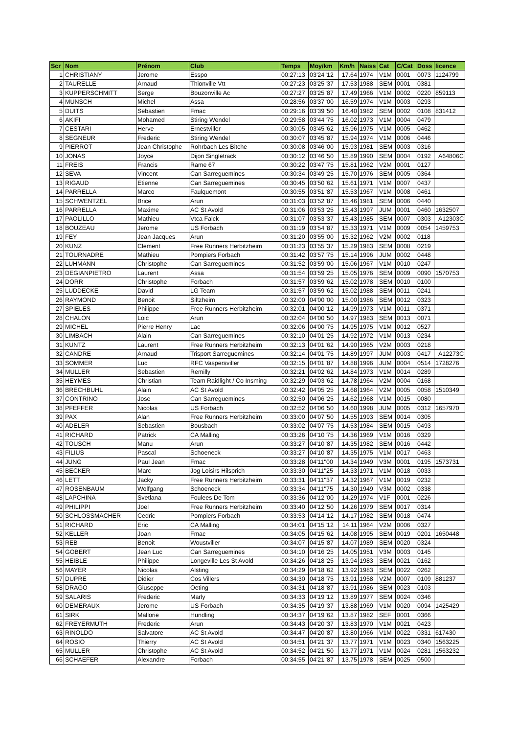| Scr | Nom | Prénom | Club | Temps | Moy/km | Km/h | Naiss | Cat | C/Cat | Doss | licence |
| --- | --- | --- | --- | --- | --- | --- | --- | --- | --- | --- | --- |
| 1 | CHRISTIANY | Jerome | Esspo | 00:27:13 | 03'24''12 | 17.64 | 1974 | V1M | 0001 | 0073 | 1124799 |
| 2 | TAURELLE | Arnaud | Thionville Vtt | 00:27:23 | 03'25''37 | 17.53 | 1988 | SEM | 0001 | 0381 | |
| 3 | KUPPERSCHMITT | Serge | Bouzonville Ac | 00:27:27 | 03'25''87 | 17.49 | 1966 | V1M | 0002 | 0220 | 859113 |
| 4 | MUNSCH | Michel | Assa | 00:28:56 | 03'37''00 | 16.59 | 1974 | V1M | 0003 | 0293 | |
| 5 | DUITS | Sebastien | Fmac | 00:29:16 | 03'39''50 | 16.40 | 1982 | SEM | 0002 | 0108 | 831412 |
| 6 | AKIFI | Mohamed | Stiring Wendel | 00:29:58 | 03'44''75 | 16.02 | 1973 | V1M | 0004 | 0479 | |
| 7 | CESTARI | Herve | Ernestviller | 00:30:05 | 03'45''62 | 15.96 | 1975 | V1M | 0005 | 0462 | |
| 8 | SEGNEUR | Frederic | Stiring Wendel | 00:30:07 | 03'45''87 | 15.94 | 1974 | V1M | 0006 | 0446 | |
| 9 | PIERROT | Jean Christophe | Rohrbach Les Bitche | 00:30:08 | 03'46''00 | 15.93 | 1981 | SEM | 0003 | 0316 | |
| 10 | JONAS | Joyce | Dijon Singletrack | 00:30:12 | 03'46''50 | 15.89 | 1990 | SEM | 0004 | 0192 | A64806C |
| 11 | FREIS | Francis | Rame 67 | 00:30:22 | 03'47''75 | 15.81 | 1962 | V2M | 0001 | 0127 | |
| 12 | SEVA | Vincent | Can Sarreguemines | 00:30:34 | 03'49''25 | 15.70 | 1976 | SEM | 0005 | 0364 | |
| 13 | RIGAUD | Etienne | Can Sarreguemines | 00:30:45 | 03'50''62 | 15.61 | 1971 | V1M | 0007 | 0437 | |
| 14 | PARRELLA | Marco | Faulquemont | 00:30:55 | 03'51''87 | 15.53 | 1967 | V1M | 0008 | 0461 | |
| 15 | SCHWENTZEL | Brice | Arun | 00:31:03 | 03'52''87 | 15.46 | 1981 | SEM | 0006 | 0440 | |
| 16 | PARRELLA | Maxime | AC St Avold | 00:31:06 | 03'53''25 | 15.43 | 1997 | JUM | 0001 | 0460 | 1632507 |
| 17 | PAOLILLO | Mathieu | Vtca Falck | 00:31:07 | 03'53''37 | 15.43 | 1985 | SEM | 0007 | 0303 | A12303C |
| 18 | BOUZEAU | Jerome | US Forbach | 00:31:19 | 03'54''87 | 15.33 | 1971 | V1M | 0009 | 0054 | 1459753 |
| 19 | FEY | Jean Jacques | Arun | 00:31:20 | 03'55''00 | 15.32 | 1962 | V2M | 0002 | 0118 | |
| 20 | KUNZ | Clement | Free Runners Herbitzheim | 00:31:23 | 03'55''37 | 15.29 | 1983 | SEM | 0008 | 0219 | |
| 21 | TOURNADRE | Mathieu | Pompiers Forbach | 00:31:42 | 03'57''75 | 15.14 | 1996 | JUM | 0002 | 0448 | |
| 22 | LUHMANN | Christophe | Can Sarreguemines | 00:31:52 | 03'59''00 | 15.06 | 1967 | V1M | 0010 | 0247 | |
| 23 | DEGIANPIETRO | Laurent | Assa | 00:31:54 | 03'59''25 | 15.05 | 1976 | SEM | 0009 | 0090 | 1570753 |
| 24 | DORR | Christophe | Forbach | 00:31:57 | 03'59''62 | 15.02 | 1978 | SEM | 0010 | 0100 | |
| 25 | LUDDECKE | David | LG Team | 00:31:57 | 03'59''62 | 15.02 | 1988 | SEM | 0011 | 0241 | |
| 26 | RAYMOND | Benoit | Siltzheim | 00:32:00 | 04'00''00 | 15.00 | 1986 | SEM | 0012 | 0323 | |
| 27 | SPIELES | Philippe | Free Runners Herbitzheim | 00:32:01 | 04'00''12 | 14.99 | 1973 | V1M | 0011 | 0371 | |
| 28 | CHALON | Loic | Arun | 00:32:04 | 04'00''50 | 14.97 | 1983 | SEM | 0013 | 0071 | |
| 29 | MICHEL | Pierre Henry | Lac | 00:32:06 | 04'00''75 | 14.95 | 1975 | V1M | 0012 | 0527 | |
| 30 | LIMBACH | Alain | Can Sarreguemines | 00:32:10 | 04'01''25 | 14.92 | 1972 | V1M | 0013 | 0234 | |
| 31 | KUNTZ | Laurent | Free Runners Herbitzheim | 00:32:13 | 04'01''62 | 14.90 | 1965 | V2M | 0003 | 0218 | |
| 32 | CANDRE | Arnaud | Trisport Sarreguemines | 00:32:14 | 04'01''75 | 14.89 | 1997 | JUM | 0003 | 0417 | A12273C |
| 33 | SOMMER | Luc | RFC Vaspersviller | 00:32:15 | 04'01''87 | 14.88 | 1996 | JUM | 0004 | 0514 | 1728276 |
| 34 | MULLER | Sebastien | Remilly | 00:32:21 | 04'02''62 | 14.84 | 1973 | V1M | 0014 | 0289 | |
| 35 | HEYMES | Christian | Team Raidlight / Co Insming | 00:32:29 | 04'03''62 | 14.78 | 1964 | V2M | 0004 | 0168 | |
| 36 | BRECHBUHL | Alain | AC St Avold | 00:32:42 | 04'05''25 | 14.68 | 1964 | V2M | 0005 | 0058 | 1510349 |
| 37 | CONTRINO | Jose | Can Sarreguemines | 00:32:50 | 04'06''25 | 14.62 | 1968 | V1M | 0015 | 0080 | |
| 38 | PFEFFER | Nicolas | US Forbach | 00:32:52 | 04'06''50 | 14.60 | 1998 | JUM | 0005 | 0312 | 1657970 |
| 39 | PAX | Alan | Free Runners Herbitzheim | 00:33:00 | 04'07''50 | 14.55 | 1993 | SEM | 0014 | 0305 | |
| 40 | ADELER | Sebastien | Bousbach | 00:33:02 | 04'07''75 | 14.53 | 1984 | SEM | 0015 | 0493 | |
| 41 | RICHARD | Patrick | CA Malling | 00:33:26 | 04'10''75 | 14.36 | 1969 | V1M | 0016 | 0329 | |
| 42 | TOUSCH | Manu | Arun | 00:33:27 | 04'10''87 | 14.35 | 1982 | SEM | 0016 | 0442 | |
| 43 | FILIUS | Pascal | Schoeneck | 00:33:27 | 04'10''87 | 14.35 | 1975 | V1M | 0017 | 0463 | |
| 44 | JUNG | Paul Jean | Fmac | 00:33:28 | 04'11''00 | 14.34 | 1949 | V3M | 0001 | 0195 | 1573731 |
| 45 | BECKER | Marc | Jog Loisirs Hilsprich | 00:33:30 | 04'11''25 | 14.33 | 1971 | V1M | 0018 | 0033 | |
| 46 | LETT | Jacky | Free Runners Herbitzheim | 00:33:31 | 04'11''37 | 14.32 | 1967 | V1M | 0019 | 0232 | |
| 47 | ROSENBAUM | Wolfgang | Schoeneck | 00:33:34 | 04'11''75 | 14.30 | 1949 | V3M | 0002 | 0338 | |
| 48 | LAPCHINA | Svetlana | Foulees De Tom | 00:33:36 | 04'12''00 | 14.29 | 1974 | V1F | 0001 | 0226 | |
| 49 | PHILIPPI | Joel | Free Runners Herbitzheim | 00:33:40 | 04'12''50 | 14.26 | 1979 | SEM | 0017 | 0314 | |
| 50 | SCHLOSSMACHER | Cedric | Pompiers Forbach | 00:33:53 | 04'14''12 | 14.17 | 1982 | SEM | 0018 | 0474 | |
| 51 | RICHARD | Eric | CA Malling | 00:34:01 | 04'15''12 | 14.11 | 1964 | V2M | 0006 | 0327 | |
| 52 | KELLER | Joan | Fmac | 00:34:05 | 04'15''62 | 14.08 | 1995 | SEM | 0019 | 0201 | 1650448 |
| 53 | REB | Benoit | Woustviller | 00:34:07 | 04'15''87 | 14.07 | 1989 | SEM | 0020 | 0324 | |
| 54 | GOBERT | Jean Luc | Can Sarreguemines | 00:34:10 | 04'16''25 | 14.05 | 1951 | V3M | 0003 | 0145 | |
| 55 | HEIBLE | Philippe | Longeville Les St Avold | 00:34:26 | 04'18''25 | 13.94 | 1983 | SEM | 0021 | 0162 | |
| 56 | MAYER | Nicolas | Alsting | 00:34:29 | 04'18''62 | 13.92 | 1983 | SEM | 0022 | 0262 | |
| 57 | DUPRE | Didier | Cos Villers | 00:34:30 | 04'18''75 | 13.91 | 1958 | V2M | 0007 | 0109 | 881237 |
| 58 | DRAGO | Giuseppe | Oeting | 00:34:31 | 04'18''87 | 13.91 | 1986 | SEM | 0023 | 0103 | |
| 59 | SALARIS | Frederic | Marly | 00:34:33 | 04'19''12 | 13.89 | 1977 | SEM | 0024 | 0346 | |
| 60 | DEMERAUX | Jerome | US Forbach | 00:34:35 | 04'19''37 | 13.88 | 1969 | V1M | 0020 | 0094 | 1425429 |
| 61 | SIRK | Mallorie | Hundling | 00:34:37 | 04'19''62 | 13.87 | 1982 | SEF | 0001 | 0366 | |
| 62 | FREYERMUTH | Frederic | Arun | 00:34:43 | 04'20''37 | 13.83 | 1970 | V1M | 0021 | 0423 | |
| 63 | RINOLDO | Salvatore | AC St Avold | 00:34:47 | 04'20''87 | 13.80 | 1966 | V1M | 0022 | 0331 | 617430 |
| 64 | ROSIO | Thierry | AC St Avold | 00:34:51 | 04'21''37 | 13.77 | 1971 | V1M | 0023 | 0340 | 1563225 |
| 65 | MULLER | Christophe | AC St Avold | 00:34:52 | 04'21''50 | 13.77 | 1971 | V1M | 0024 | 0281 | 1563232 |
| 66 | SCHAEFER | Alexandre | Forbach | 00:34:55 | 04'21''87 | 13.75 | 1978 | SEM | 0025 | 0500 | |